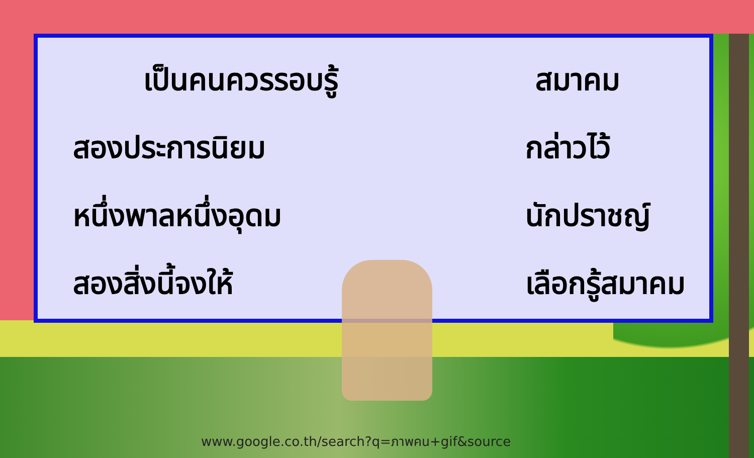เป็นคนควรรอบรู้
สมาคม
สองประการนิยม
กล่าวไว้
หนึ่งพาลหนึ่งอุดม
นักปราชญ์
สองสิ่งนี้จงให้
เลือกรู้สมาคม
www.google.co.th/search?q=ภาพคน+gif&source